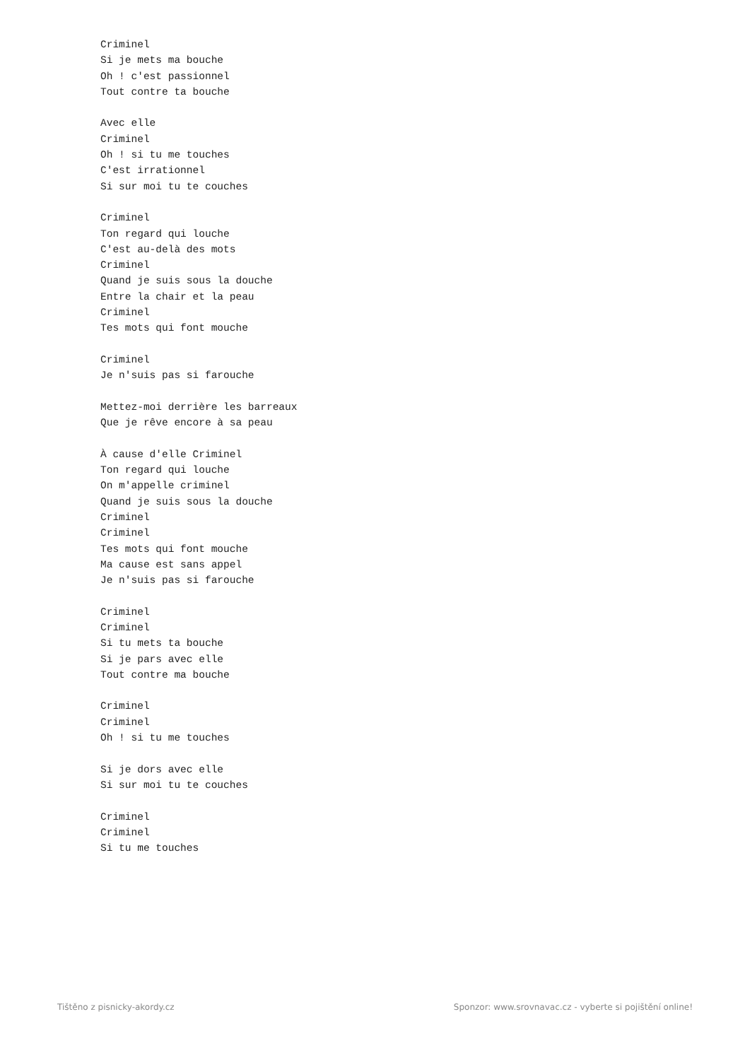Criminel
Si je mets ma bouche
Oh ! c'est passionnel
Tout contre ta bouche

Avec elle
Criminel
Oh ! si tu me touches
C'est irrationnel
Si sur moi tu te couches

Criminel
Ton regard qui louche
C'est au-delà des mots
Criminel
Quand je suis sous la douche
Entre la chair et la peau
Criminel
Tes mots qui font mouche

Criminel
Je n'suis pas si farouche

Mettez-moi derrière les barreaux
Que je rêve encore à sa peau

À cause d'elle Criminel
Ton regard qui louche
On m'appelle criminel
Quand je suis sous la douche
Criminel
Criminel
Tes mots qui font mouche
Ma cause est sans appel
Je n'suis pas si farouche

Criminel
Criminel
Si tu mets ta bouche
Si je pars avec elle
Tout contre ma bouche

Criminel
Criminel
Oh ! si tu me touches

Si je dors avec elle
Si sur moi tu te couches

Criminel
Criminel
Si tu me touches
Tištěno z pisnicky-akordy.cz Sponzor: www.srovnavac.cz - vyberte si pojištění online!